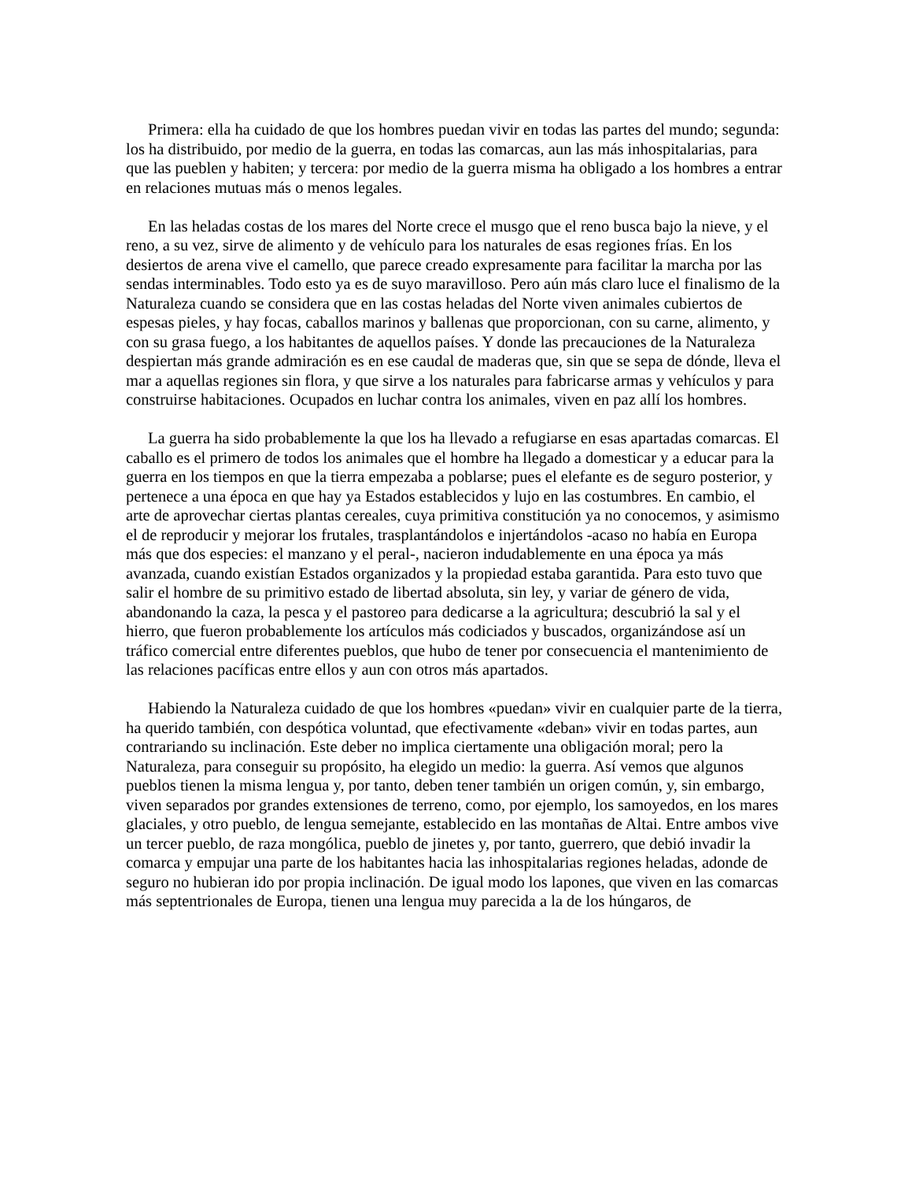Primera: ella ha cuidado de que los hombres puedan vivir en todas las partes del mundo; segunda: los ha distribuido, por medio de la guerra, en todas las comarcas, aun las más inhospitalarias, para que las pueblen y habiten; y tercera: por medio de la guerra misma ha obligado a los hombres a entrar en relaciones mutuas más o menos legales.
En las heladas costas de los mares del Norte crece el musgo que el reno busca bajo la nieve, y el reno, a su vez, sirve de alimento y de vehículo para los naturales de esas regiones frías. En los desiertos de arena vive el camello, que parece creado expresamente para facilitar la marcha por las sendas interminables. Todo esto ya es de suyo maravilloso. Pero aún más claro luce el finalismo de la Naturaleza cuando se considera que en las costas heladas del Norte viven animales cubiertos de espesas pieles, y hay focas, caballos marinos y ballenas que proporcionan, con su carne, alimento, y con su grasa fuego, a los habitantes de aquellos países. Y donde las precauciones de la Naturaleza despiertan más grande admiración es en ese caudal de maderas que, sin que se sepa de dónde, lleva el mar a aquellas regiones sin flora, y que sirve a los naturales para fabricarse armas y vehículos y para construirse habitaciones. Ocupados en luchar contra los animales, viven en paz allí los hombres.
La guerra ha sido probablemente la que los ha llevado a refugiarse en esas apartadas comarcas. El caballo es el primero de todos los animales que el hombre ha llegado a domesticar y a educar para la guerra en los tiempos en que la tierra empezaba a poblarse; pues el elefante es de seguro posterior, y pertenece a una época en que hay ya Estados establecidos y lujo en las costumbres. En cambio, el arte de aprovechar ciertas plantas cereales, cuya primitiva constitución ya no conocemos, y asimismo el de reproducir y mejorar los frutales, trasplantándolos e injertándolos -acaso no había en Europa más que dos especies: el manzano y el peral-, nacieron indudablemente en una época ya más avanzada, cuando existían Estados organizados y la propiedad estaba garantida. Para esto tuvo que salir el hombre de su primitivo estado de libertad absoluta, sin ley, y variar de género de vida, abandonando la caza, la pesca y el pastoreo para dedicarse a la agricultura; descubrió la sal y el hierro, que fueron probablemente los artículos más codiciados y buscados, organizándose así un tráfico comercial entre diferentes pueblos, que hubo de tener por consecuencia el mantenimiento de las relaciones pacíficas entre ellos y aun con otros más apartados.
Habiendo la Naturaleza cuidado de que los hombres «puedan» vivir en cualquier parte de la tierra, ha querido también, con despótica voluntad, que efectivamente «deban» vivir en todas partes, aun contrariando su inclinación. Este deber no implica ciertamente una obligación moral; pero la Naturaleza, para conseguir su propósito, ha elegido un medio: la guerra. Así vemos que algunos pueblos tienen la misma lengua y, por tanto, deben tener también un origen común, y, sin embargo, viven separados por grandes extensiones de terreno, como, por ejemplo, los samoyedos, en los mares glaciales, y otro pueblo, de lengua semejante, establecido en las montañas de Altai. Entre ambos vive un tercer pueblo, de raza mongólica, pueblo de jinetes y, por tanto, guerrero, que debió invadir la comarca y empujar una parte de los habitantes hacia las inhospitalarias regiones heladas, adonde de seguro no hubieran ido por propia inclinación. De igual modo los lapones, que viven en las comarcas más septentrionales de Europa, tienen una lengua muy parecida a la de los húngaros, de